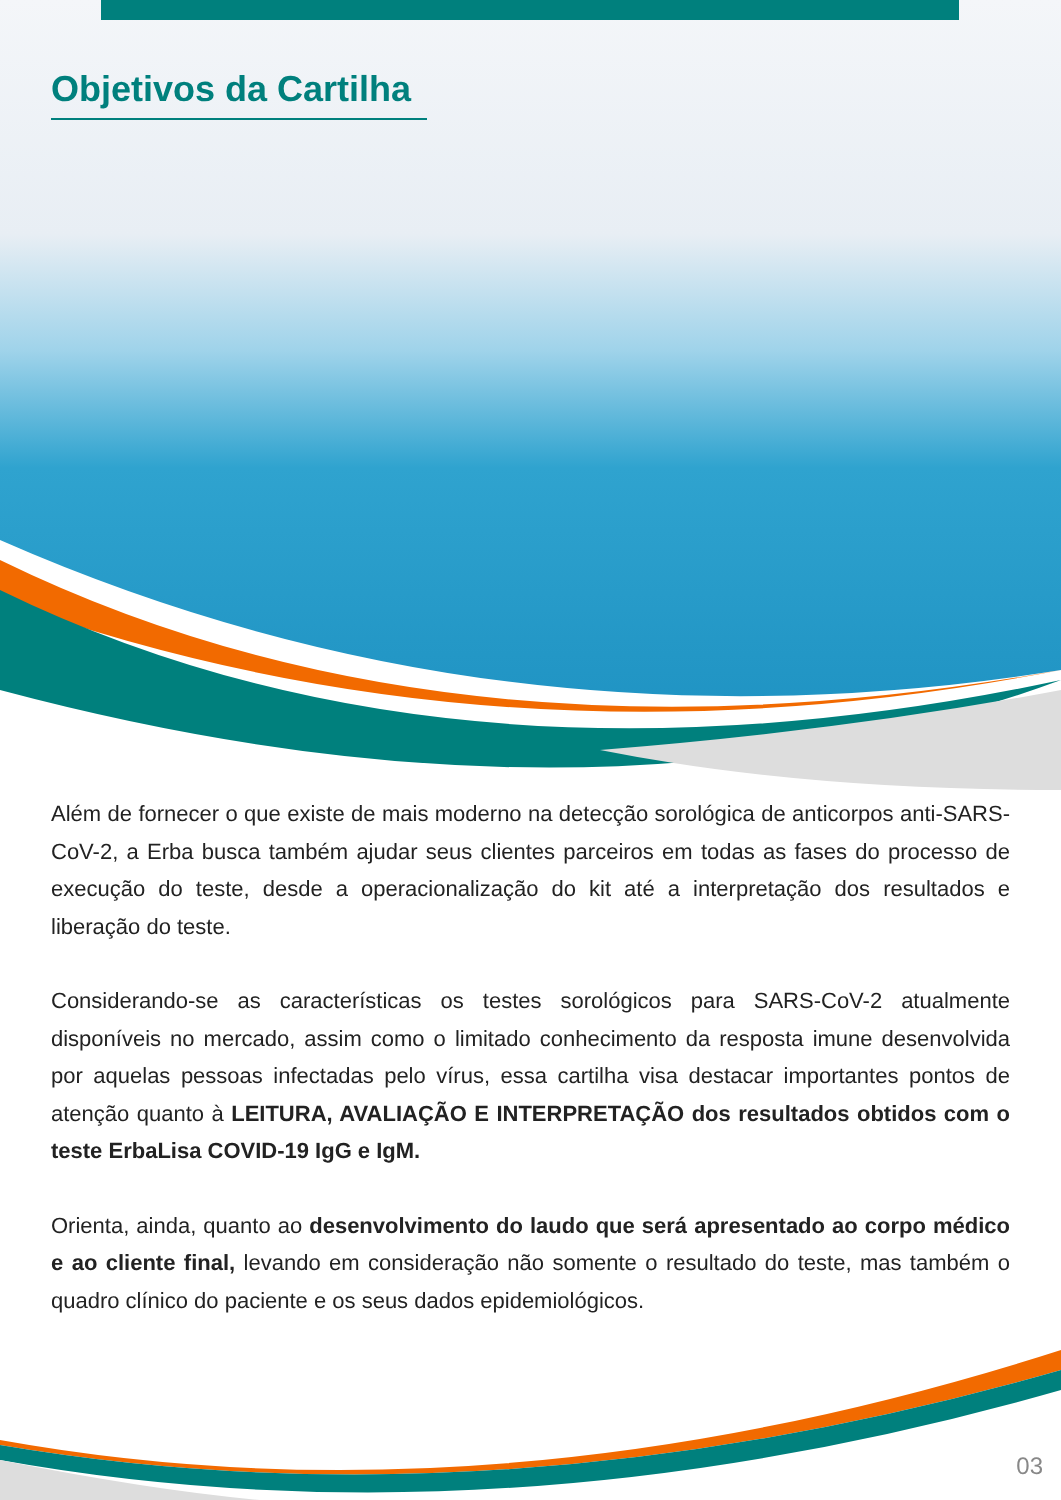Objetivos da Cartilha
Além de fornecer o que existe de mais moderno na detecção sorológica de anticorpos anti-SARS-CoV-2, a Erba busca também ajudar seus clientes parceiros em todas as fases do processo de execução do teste, desde a operacionalização do kit até a interpretação dos resultados e liberação do teste.
Considerando-se as características os testes sorológicos para SARS-CoV-2 atualmente disponíveis no mercado, assim como o limitado conhecimento da resposta imune desenvolvida por aquelas pessoas infectadas pelo vírus, essa cartilha visa destacar importantes pontos de atenção quanto à LEITURA, AVALIAÇÃO E INTERPRETAÇÃO dos resultados obtidos com o teste ErbaLisa COVID-19 IgG e IgM.
Orienta, ainda, quanto ao desenvolvimento do laudo que será apresentado ao corpo médico e ao cliente final, levando em consideração não somente o resultado do teste, mas também o quadro clínico do paciente e os seus dados epidemiológicos.
03